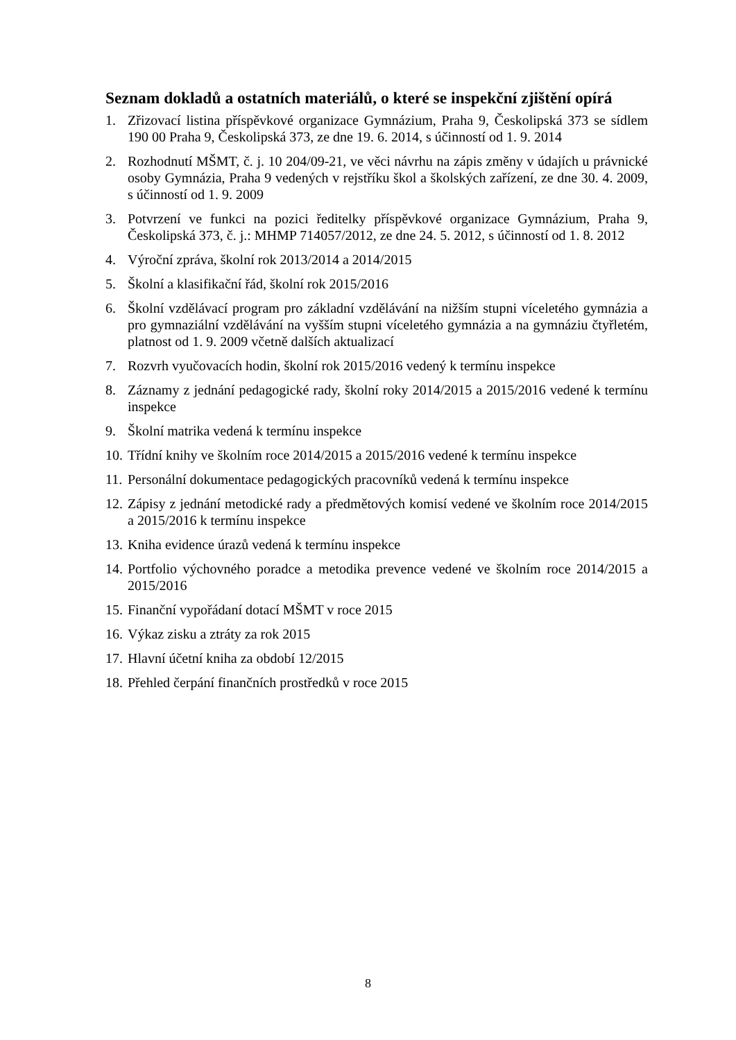Seznam dokladů a ostatních materiálů, o které se inspekční zjištění opírá
1. Zřizovací listina příspěvkové organizace Gymnázium, Praha 9, Českolipská 373 se sídlem 190 00 Praha 9, Českolipská 373, ze dne 19. 6. 2014, s účinností od 1. 9. 2014
2. Rozhodnutí MŠMT, č. j. 10 204/09-21, ve věci návrhu na zápis změny v údajích u právnické osoby Gymnázia, Praha 9 vedených v rejstříku škol a školských zařízení, ze dne 30. 4. 2009, s účinností od 1. 9. 2009
3. Potvrzení ve funkci na pozici ředitelky příspěvkové organizace Gymnázium, Praha 9, Českolipská 373, č. j.: MHMP 714057/2012, ze dne 24. 5. 2012, s účinností od 1. 8. 2012
4. Výroční zpráva, školní rok 2013/2014 a 2014/2015
5. Školní a klasifikační řád, školní rok 2015/2016
6. Školní vzdělávací program pro základní vzdělávání na nižším stupni víceletého gymnázia a pro gymnaziální vzdělávání na vyšším stupni víceletého gymnázia a na gymnáziu čtyřletém, platnost od 1. 9. 2009 včetně dalších aktualizací
7. Rozvrh vyučovacích hodin, školní rok 2015/2016 vedený k termínu inspekce
8. Záznamy z jednání pedagogické rady, školní roky 2014/2015 a 2015/2016 vedené k termínu inspekce
9. Školní matrika vedená k termínu inspekce
10. Třídní knihy ve školním roce 2014/2015 a 2015/2016 vedené k termínu inspekce
11. Personální dokumentace pedagogických pracovníků vedená k termínu inspekce
12. Zápisy z jednání metodické rady a předmětových komisí vedené ve školním roce 2014/2015 a 2015/2016 k termínu inspekce
13. Kniha evidence úrazů vedená k termínu inspekce
14. Portfolio výchovného poradce a metodika prevence vedené ve školním roce 2014/2015 a 2015/2016
15. Finanční vypořádaní dotací MŠMT v roce 2015
16. Výkaz zisku a ztráty za rok 2015
17. Hlavní účetní kniha za období 12/2015
18. Přehled čerpání finančních prostředků v roce 2015
8